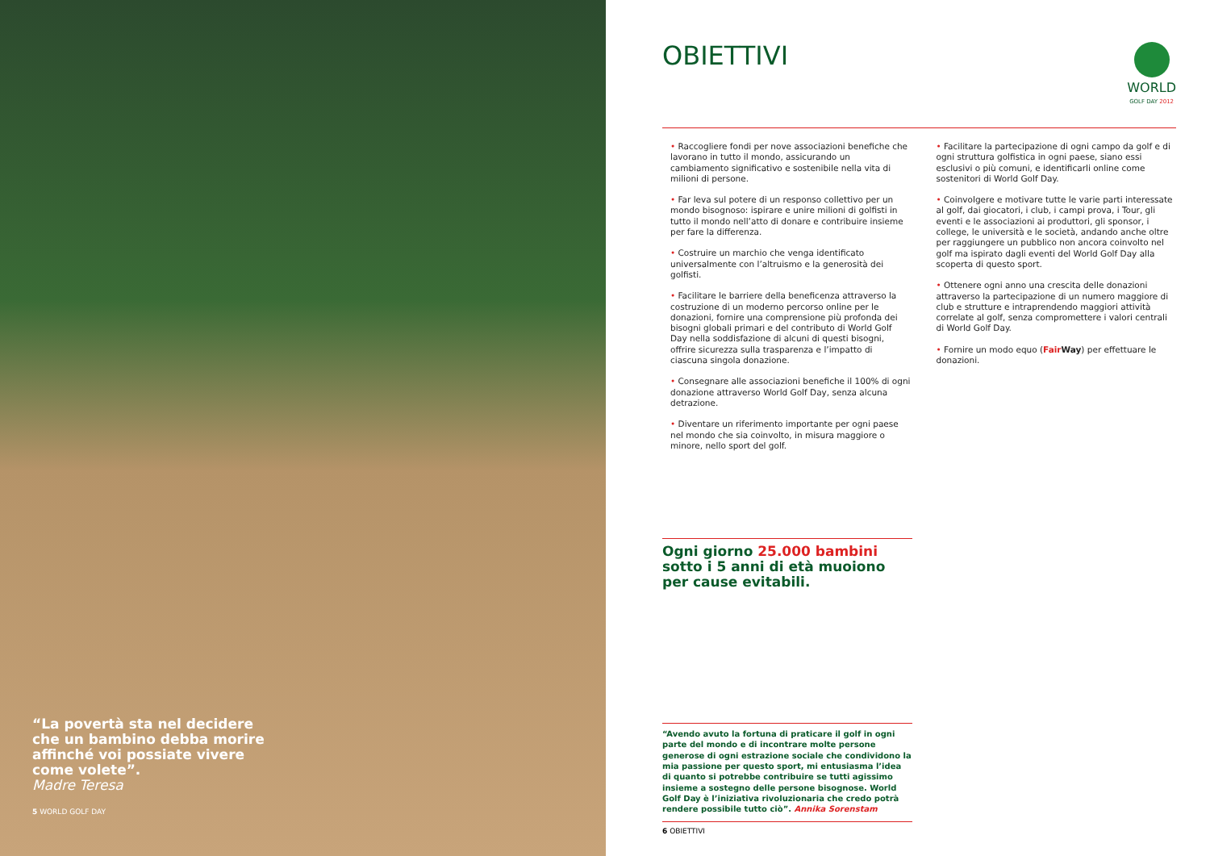“La povertà sta nel decidere che un bambino debba morire affinché voi possiate vivere come volete”.
Madre Teresa
5 WORLD GOLF DAY
OBIETTIVI
WORLD
GOLF DAY 2012
• Raccogliere fondi per nove associazioni benefiche che lavorano in tutto il mondo, assicurando un cambiamento significativo e sostenibile nella vita di milioni di persone.
• Far leva sul potere di un responso collettivo per un mondo bisognoso: ispirare e unire milioni di golfisti in tutto il mondo nell’atto di donare e contribuire insieme per fare la differenza.
• Costruire un marchio che venga identificato universalmente con l’altruismo e la generosità dei golfisti.
• Facilitare le barriere della beneficenza attraverso la costruzione di un moderno percorso online per le donazioni, fornire una comprensione più profonda dei bisogni globali primari e del contributo di World Golf Day nella soddisfazione di alcuni di questi bisogni, offrire sicurezza sulla trasparenza e l’impatto di ciascuna singola donazione.
• Consegnare alle associazioni benefiche il 100% di ogni donazione attraverso World Golf Day, senza alcuna detrazione.
• Diventare un riferimento importante per ogni paese nel mondo che sia coinvolto, in misura maggiore o minore, nello sport del golf.
• Facilitare la partecipazione di ogni campo da golf e di ogni struttura golfistica in ogni paese, siano essi esclusivi o più comuni, e identificarli online come sostenitori di World Golf Day.
• Coinvolgere e motivare tutte le varie parti interessate al golf, dai giocatori, i club, i campi prova, i Tour, gli eventi e le associazioni ai produttori, gli sponsor, i college, le università e le società, andando anche oltre per raggiungere un pubblico non ancora coinvolto nel golf ma ispirato dagli eventi del World Golf Day alla scoperta di questo sport.
• Ottenere ogni anno una crescita delle donazioni attraverso la partecipazione di un numero maggiore di club e strutture e intraprendendo maggiori attività correlate al golf, senza compromettere i valori centrali di World Golf Day.
• Fornire un modo equo (Fair Way) per effettuare le donazioni.
Ogni giorno 25.000 bambini sotto i 5 anni di età muoiono per cause evitabili.
“Avendo avuto la fortuna di praticare il golf in ogni parte del mondo e di incontrare molte persone generose di ogni estrazione sociale che condividono la mia passione per questo sport, mi entusiasma l’idea di quanto si potrebbe contribuire se tutti agissimo insieme a sostegno delle persone bisognose. World Golf Day è l’iniziativa rivoluzionaria che credo potrà rendere possibile tutto ciò”. Annika Sorenstam
6 OBIETTIVI